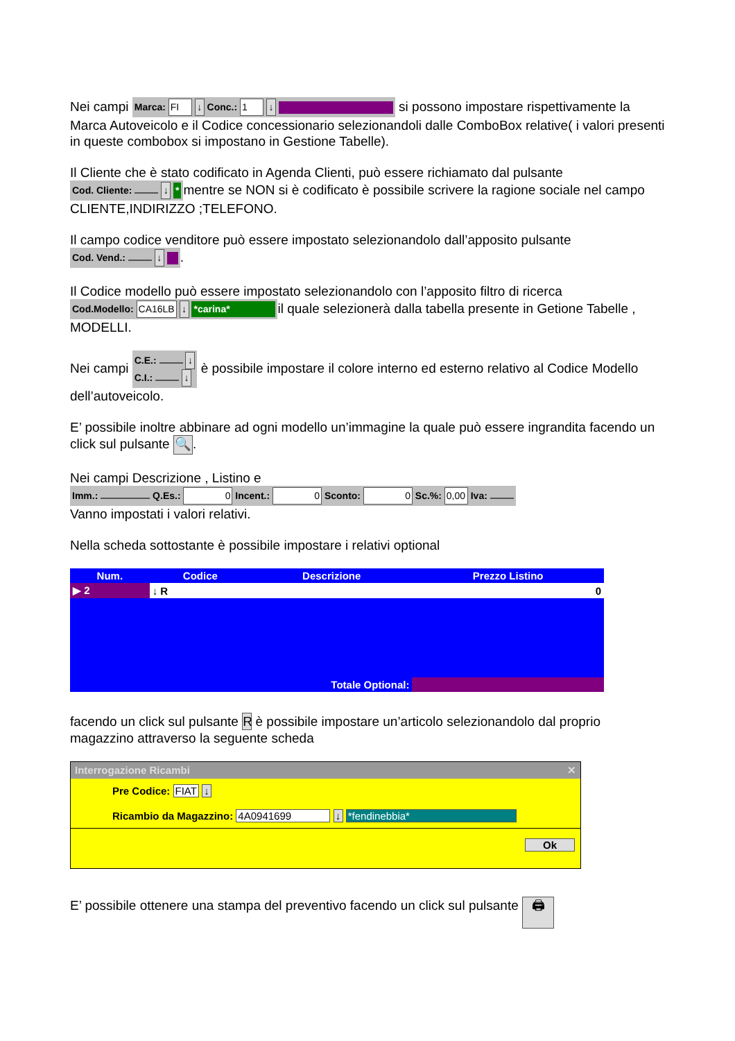Nei campi Marca: FI ↓ Conc.: 1 ↓ si possono impostare rispettivamente la Marca Autoveicolo e il Codice concessionario selezionandoli dalle ComboBox relative( i valori presenti in queste combobox si impostano in Gestione Tabelle).
Il Cliente che è stato codificato in Agenda Clienti, può essere richiamato dal pulsante Cod. Cliente: ↓ * mentre se NON si è codificato è possibile scrivere la ragione sociale nel campo CLIENTE,INDIRIZZO ;TELEFONO.
Il campo codice venditore può essere impostato selezionandolo dall’apposito pulsante Cod. Vend.: ↓ .
Il Codice modello può essere impostato selezionandolo con l’apposito filtro di ricerca Cod.Modello: CA16LB ↓ *carina* il quale selezionerà dalla tabella presente in Getione Tabelle , MODELLI.
Nei campi C.E.: ↓
C.I.: ↓ è possibile impostare il colore interno ed esterno relativo al Codice Modello dell’autoveicolo.
E’ possibile inoltre abbinare ad ogni modello un’immagine la quale può essere ingrandita facendo un click sul pulsante 🔍.
Nei campi Descrizione , Listino e
Imm.: Q.Es.: 0 Incent.: 0 Sconto: 0 Sc.%: 0,00 Iva:
Vanno impostati i valori relativi.
Nella scheda sottostante è possibile impostare i relativi optional
| Num. | Codice | Descrizione | Prezzo Listino |
| --- | --- | --- | --- |
| ▶ 2 | ↓ R | | 0 |
| Totale Optional: | | | |
facendo un click sul pulsante R è possibile impostare un’articolo selezionandolo dal proprio magazzino attraverso la seguente scheda
Interrogazione Ricambi ✕
Pre Codice: FIAT ↓
Ricambio da Magazzino: 4A0941699 ↓ *fendinebbia*
Ok
E’ possibile ottenere una stampa del preventivo facendo un click sul pulsante 🖨